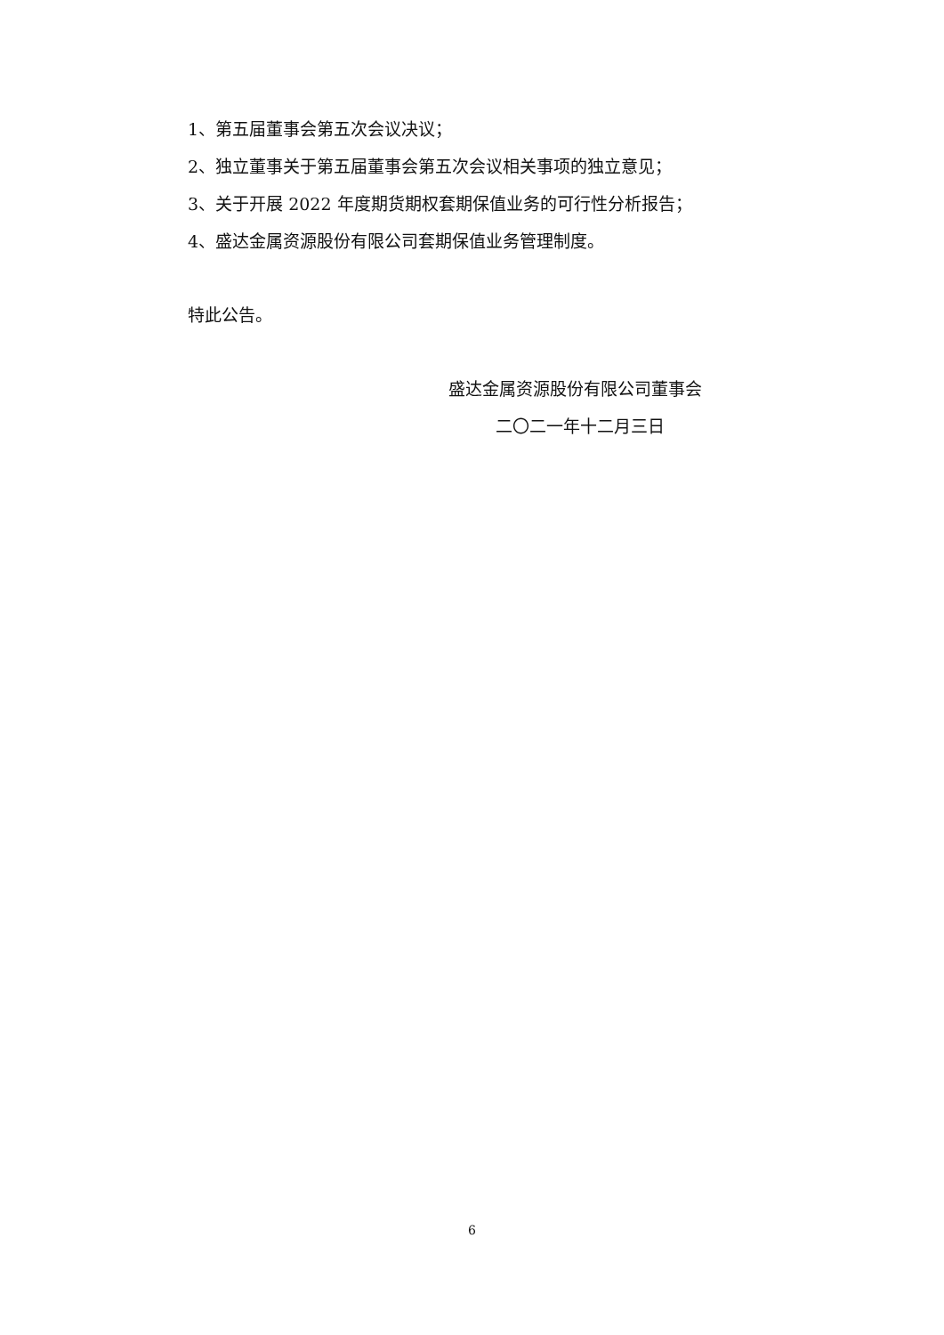1、第五届董事会第五次会议决议；
2、独立董事关于第五届董事会第五次会议相关事项的独立意见；
3、关于开展 2022 年度期货期权套期保值业务的可行性分析报告；
4、盛达金属资源股份有限公司套期保值业务管理制度。
特此公告。
盛达金属资源股份有限公司董事会
二〇二一年十二月三日
6